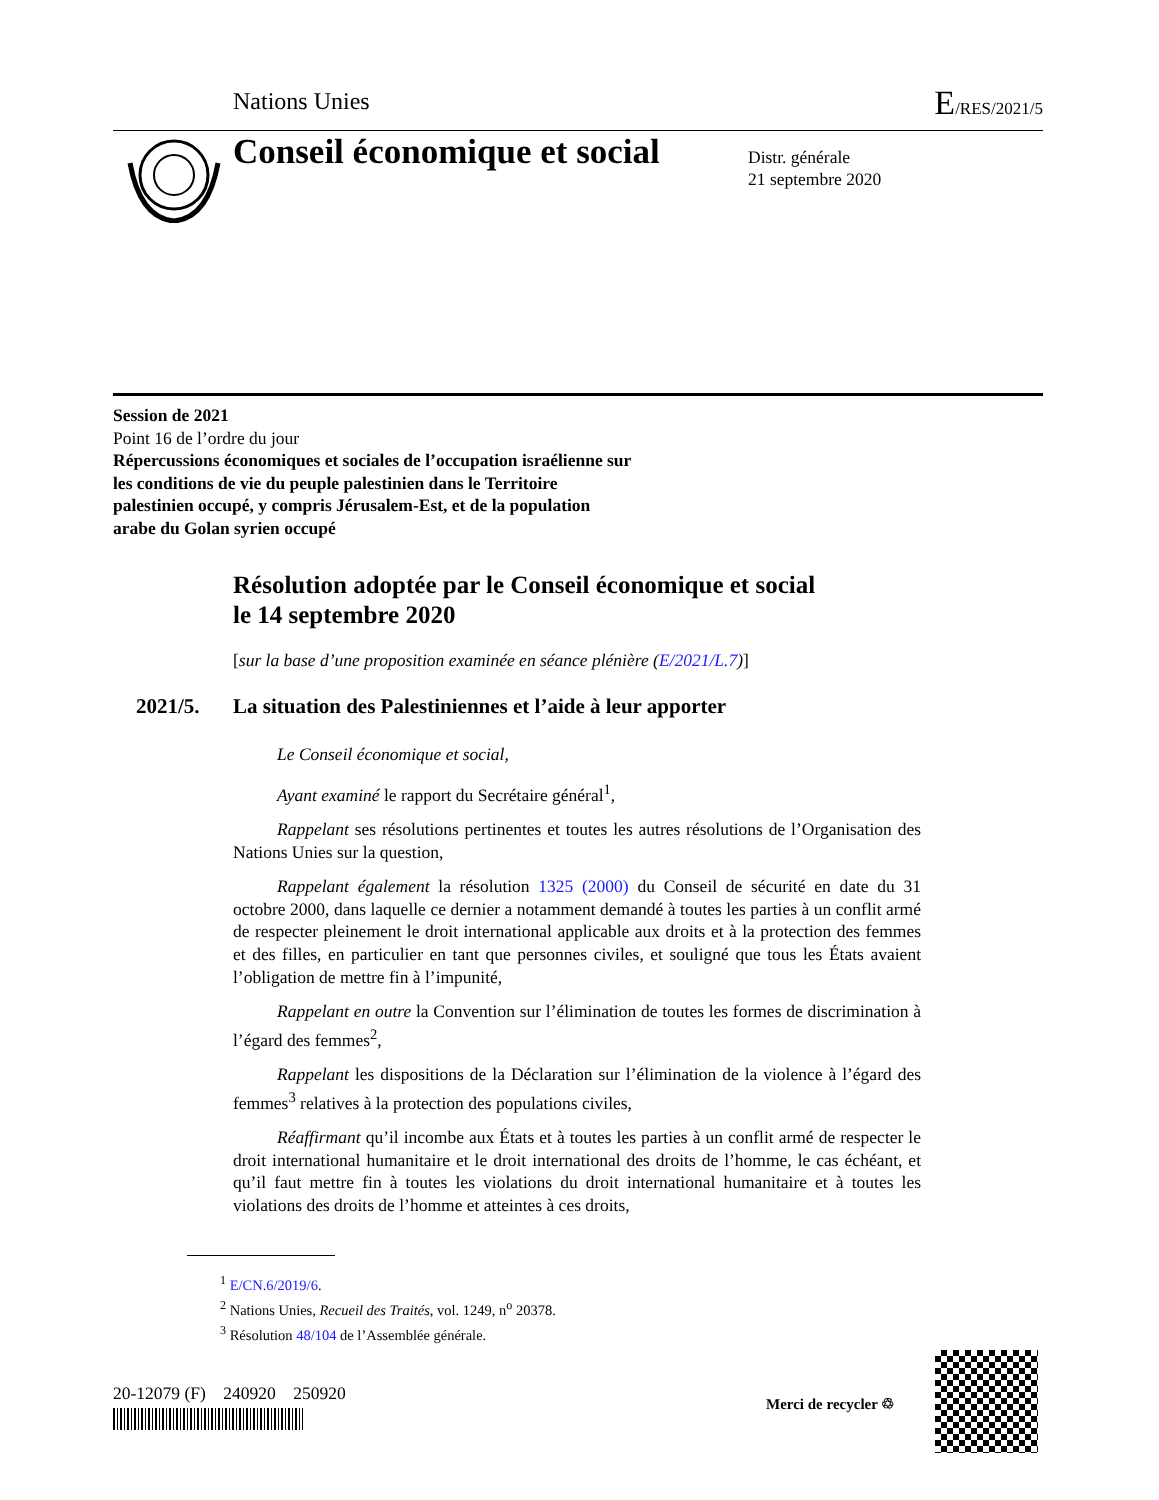Nations Unies E/RES/2021/5
Conseil économique et social
Distr. générale
21 septembre 2020
Session de 2021
Point 16 de l’ordre du jour
Répercussions économiques et sociales de l’occupation israélienne sur les conditions de vie du peuple palestinien dans le Territoire palestinien occupé, y compris Jérusalem-Est, et de la population arabe du Golan syrien occupé
Résolution adoptée par le Conseil économique et social
le 14 septembre 2020
[sur la base d’une proposition examinée en séance plénière (E/2021/L.7)]
2021/5. La situation des Palestiniennes et l’aide à leur apporter
Le Conseil économique et social,
Ayant examiné le rapport du Secrétaire général<sup>1</sup>,
Rappelant ses résolutions pertinentes et toutes les autres résolutions de l’Organisation des Nations Unies sur la question,
Rappelant également la résolution 1325 (2000) du Conseil de sécurité en date du 31 octobre 2000, dans laquelle ce dernier a notamment demandé à toutes les parties à un conflit armé de respecter pleinement le droit international applicable aux droits et à la protection des femmes et des filles, en particulier en tant que personnes civiles, et souligné que tous les États avaient l’obligation de mettre fin à l’impunité,
Rappelant en outre la Convention sur l’élimination de toutes les formes de discrimination à l’égard des femmes<sup>2</sup>,
Rappelant les dispositions de la Déclaration sur l’élimination de la violence à l’égard des femmes<sup>3</sup> relatives à la protection des populations civiles,
Réaffirmant qu’il incombe aux États et à toutes les parties à un conflit armé de respecter le droit international humanitaire et le droit international des droits de l’homme, le cas échéant, et qu’il faut mettre fin à toutes les violations du droit international humanitaire et à toutes les violations des droits de l’homme et atteintes à ces droits,
<sup>1</sup> E/CN.6/2019/6.
<sup>2</sup> Nations Unies, Recueil des Traités, vol. 1249, n<sup>o</sup> 20378.
<sup>3</sup> Résolution 48/104 de l’Assemblée générale.
20-12079 (F) 240920 250920
Merci de recycler ♲